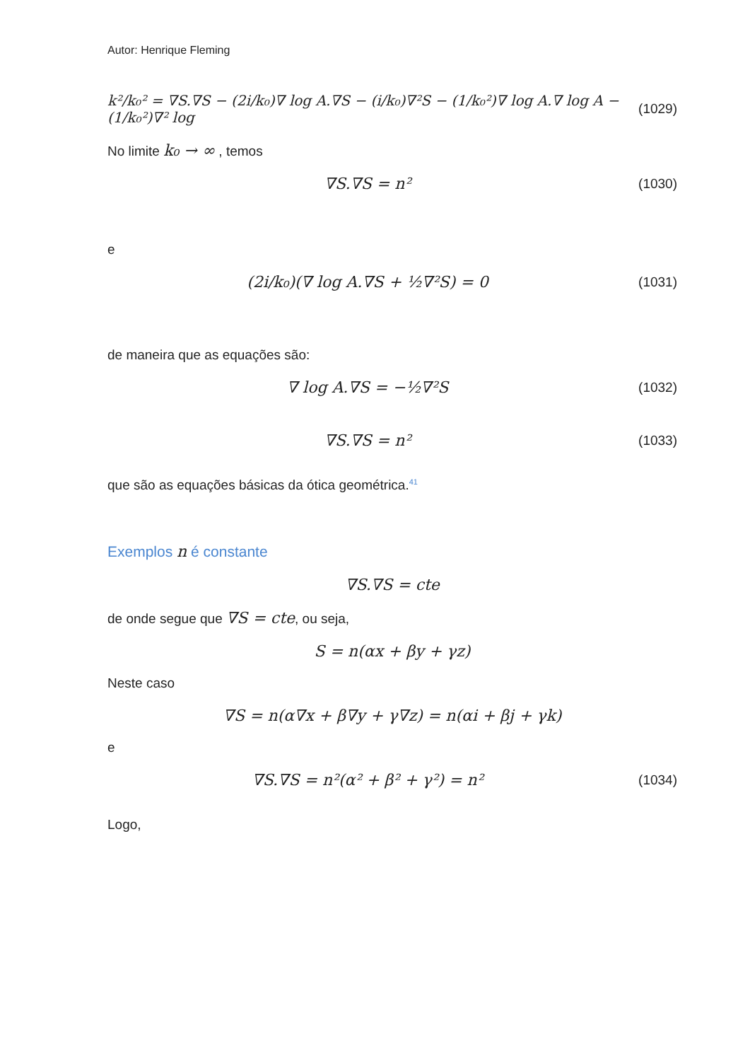Autor: Henrique Fleming
k²/k₀² = ∇S.∇S − (2i/k₀)∇ log A.∇S − (i/k₀)∇²S − (1/k₀²)∇ log A.∇ log A − (1/k₀²)∇² log
(1029)
No limite k₀ → ∞ , temos
∇S.∇S = n²
(1030)
e
(2i/k₀)(∇ log A.∇S + ½∇²S) = 0
(1031)
de maneira que as equações são:
∇ log A.∇S = −½∇²S
(1032)
∇S.∇S = n²
(1033)
que são as equações básicas da ótica geométrica.<sup>41</sup>
Exemplos n é constante
∇S.∇S = cte
de onde segue que ∇S = cte, ou seja,
S = n(αx + βy + γz)
Neste caso
∇S = n(α∇x + β∇y + γ∇z) = n(αi + βj + γk)
e
∇S.∇S = n²(α² + β² + γ²) = n²
(1034)
Logo,